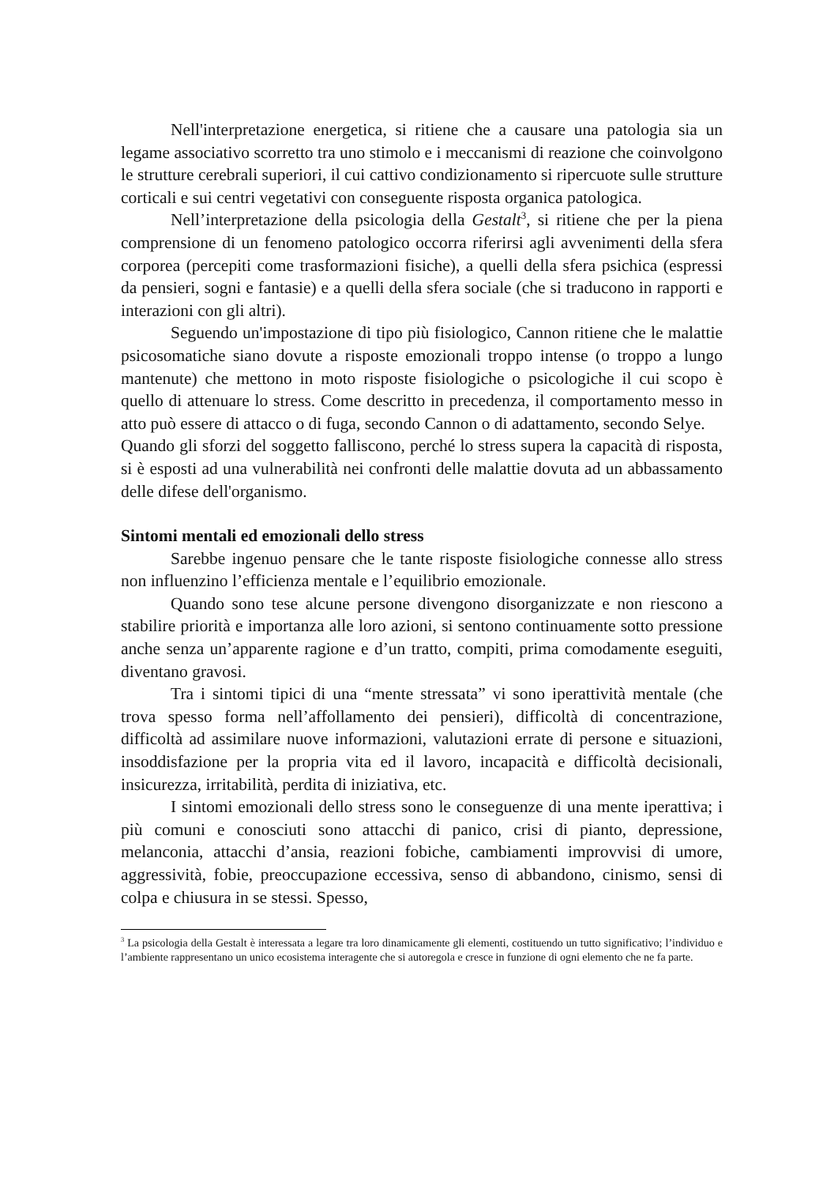Nell'interpretazione energetica, si ritiene che a causare una patologia sia un legame associativo scorretto tra uno stimolo e i meccanismi di reazione che coinvolgono le strutture cerebrali superiori, il cui cattivo condizionamento si ripercuote sulle strutture corticali e sui centri vegetativi con conseguente risposta organica patologica.
Nell’interpretazione della psicologia della Gestalt<sup>3</sup>, si ritiene che per la piena comprensione di un fenomeno patologico occorra riferirsi agli avvenimenti della sfera corporea (percepiti come trasformazioni fisiche), a quelli della sfera psichica (espressi da pensieri, sogni e fantasie) e a quelli della sfera sociale (che si traducono in rapporti e interazioni con gli altri).
Seguendo un'impostazione di tipo più fisiologico, Cannon ritiene che le malattie psicosomatiche siano dovute a risposte emozionali troppo intense (o troppo a lungo mantenute) che mettono in moto risposte fisiologiche o psicologiche il cui scopo è quello di attenuare lo stress. Come descritto in precedenza, il comportamento messo in atto può essere di attacco o di fuga, secondo Cannon o di adattamento, secondo Selye.
Quando gli sforzi del soggetto falliscono, perché lo stress supera la capacità di risposta, si è esposti ad una vulnerabilità nei confronti delle malattie dovuta ad un abbassamento delle difese dell'organismo.
Sintomi mentali ed emozionali dello stress
Sarebbe ingenuo pensare che le tante risposte fisiologiche connesse allo stress non influenzino l’efficienza mentale e l’equilibrio emozionale.
Quando sono tese alcune persone divengono disorganizzate e non riescono a stabilire priorità e importanza alle loro azioni, si sentono continuamente sotto pressione anche senza un’apparente ragione e d’un tratto, compiti, prima comodamente eseguiti, diventano gravosi.
Tra i sintomi tipici di una “mente stressata” vi sono iperattività mentale (che trova spesso forma nell’affollamento dei pensieri), difficoltà di concentrazione, difficoltà ad assimilare nuove informazioni, valutazioni errate di persone e situazioni, insoddisfazione per la propria vita ed il lavoro, incapacità e difficoltà decisionali, insicurezza, irritabilità, perdita di iniziativa, etc.
I sintomi emozionali dello stress sono le conseguenze di una mente iperattiva; i più comuni e conosciuti sono attacchi di panico, crisi di pianto, depressione, melanconia, attacchi d’ansia, reazioni fobiche, cambiamenti improvvisi di umore, aggressività, fobie, preoccupazione eccessiva, senso di abbandono, cinismo, sensi di colpa e chiusura in se stessi. Spesso,
<sup>3</sup> La psicologia della Gestalt è interessata a legare tra loro dinamicamente gli elementi, costituendo un tutto significativo; l’individuo e l’ambiente rappresentano un unico ecosistema interagente che si autoregola e cresce in funzione di ogni elemento che ne fa parte.